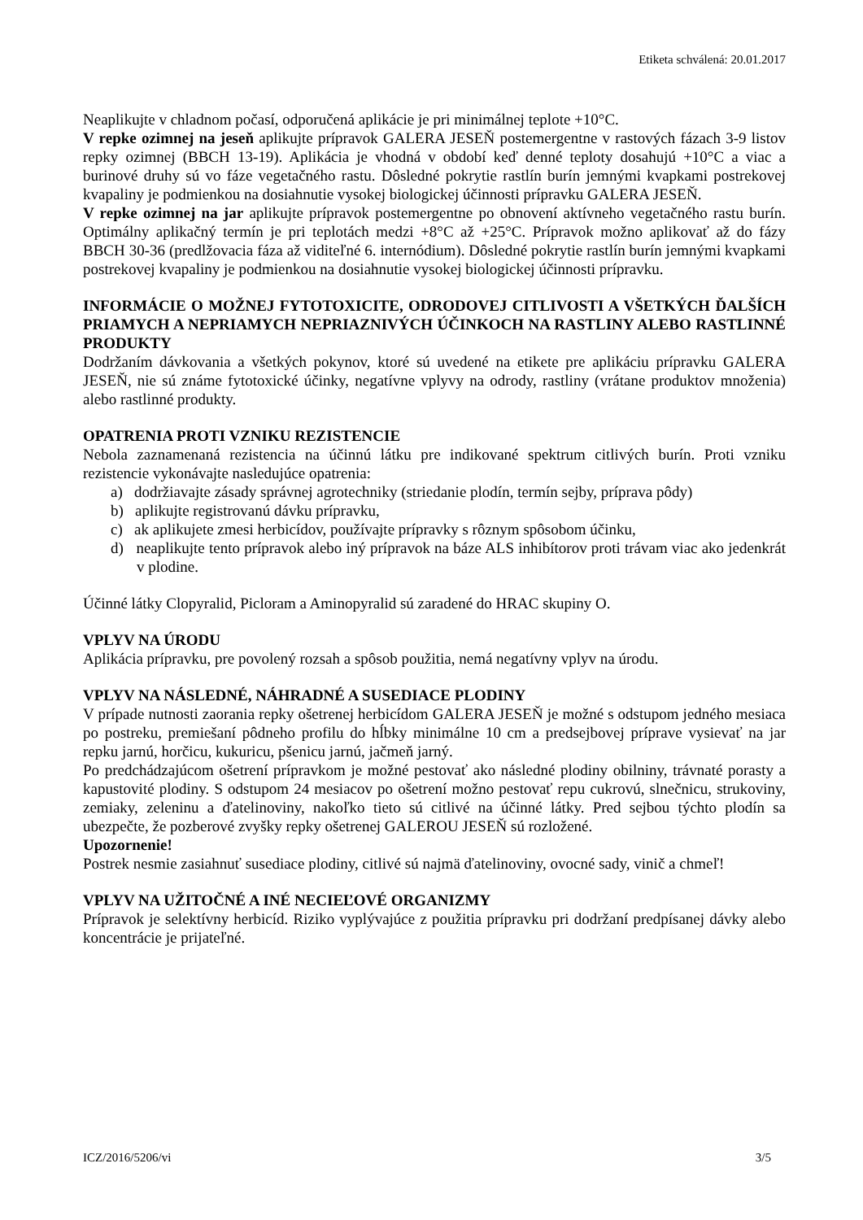Etiketa schválená: 20.01.2017
Neaplikujte v chladnom počasí, odporučená aplikácie je pri minimálnej teplote +10°C.
V repke ozimnej na jeseň aplikujte prípravok GALERA JESEŇ postemergentne v rastových fázach 3-9 listov repky ozimnej (BBCH 13-19). Aplikácia je vhodná v období keď denné teploty dosahujú +10°C a viac a burinové druhy sú vo fáze vegetačného rastu. Dôsledné pokrytie rastlín burín jemnými kvapkami postrekovej kvapaliny je podmienkou na dosiahnutie vysokej biologickej účinnosti prípravku GALERA JESEŇ.
V repke ozimnej na jar aplikujte prípravok postemergentne po obnovení aktívneho vegetačného rastu burín. Optimálny aplikačný termín je pri teplotách medzi +8°C až +25°C. Prípravok možno aplikovať až do fázy BBCH 30-36 (predlžovacia fáza až viditeľné 6. internódium). Dôsledné pokrytie rastlín burín jemnými kvapkami postrekovej kvapaliny je podmienkou na dosiahnutie vysokej biologickej účinnosti prípravku.
INFORMÁCIE O MOŽNEJ FYTOTOXICITE, ODRODOVEJ CITLIVOSTI A VŠETKÝCH ĎALŠÍCH PRIAMYCH A NEPRIAMYCH NEPRIAZNIVÝCH ÚČINKOCH NA RASTLINY ALEBO RASTLINNÉ PRODUKTY
Dodržaním dávkovania a všetkých pokynov, ktoré sú uvedené na etikete pre aplikáciu prípravku GALERA JESEŇ, nie sú známe fytotoxické účinky, negatívne vplyvy na odrody, rastliny (vrátane produktov množenia) alebo rastlinné produkty.
OPATRENIA PROTI VZNIKU REZISTENCIE
Nebola zaznamenaná rezistencia na účinnú látku pre indikované spektrum citlivých burín. Proti vzniku rezistencie vykonávajte nasledujúce opatrenia:
a) dodržiavajte zásady správnej agrotechniky (striedanie plodín, termín sejby, príprava pôdy)
b) aplikujte registrovanú dávku prípravku,
c) ak aplikujete zmesi herbicídov, používajte prípravky s rôznym spôsobom účinku,
d) neaplikujte tento prípravok alebo iný prípravok na báze ALS inhibítorov proti trávam viac ako jedenkrát v plodine.
Účinné látky Clopyralid, Picloram a Aminopyralid sú zaradené do HRAC skupiny O.
VPLYV NA ÚRODU
Aplikácia prípravku, pre povolený rozsah a spôsob použitia, nemá negatívny vplyv na úrodu.
VPLYV NA NÁSLEDNÉ, NÁHRADNÉ A SUSEDIACE PLODINY
V prípade nutnosti zaorania repky ošetrenej herbicídom GALERA JESEŇ je možné s odstupom jedného mesiaca po postreku, premiešaní pôdneho profilu do hĺbky minimálne 10 cm a predsejbovej príprave vysievať na jar repku jarnú, horčicu, kukuricu, pšenicu jarnú, jačmeň jarný.
Po predchádzajúcom ošetrení prípravkom je možné pestovať ako následné plodiny obilniny, trávnaté porasty a kapustovité plodiny. S odstupom 24 mesiacov po ošetrení možno pestovať repu cukrovú, slnečnicu, strukoviny, zemiaky, zeleninu a ďatelinoviny, nakoľko tieto sú citlivé na účinné látky. Pred sejbou týchto plodín sa ubezpečte, že pozberové zvyšky repky ošetrenej GALEROU JESEŇ sú rozložené.
Upozornenie!
Postrek nesmie zasiahnuť susediace plodiny, citlivé sú najmä ďatelinoviny, ovocné sady, vinič a chmeľ!
VPLYV NA UŽITOČNÉ A INÉ NECIEĽOVÉ ORGANIZMY
Prípravok je selektívny herbicíd. Riziko vyplývajúce z použitia prípravku pri dodržaní predpísanej dávky alebo koncentrácie je prijateľné.
ICZ/2016/5206/vi 3/5